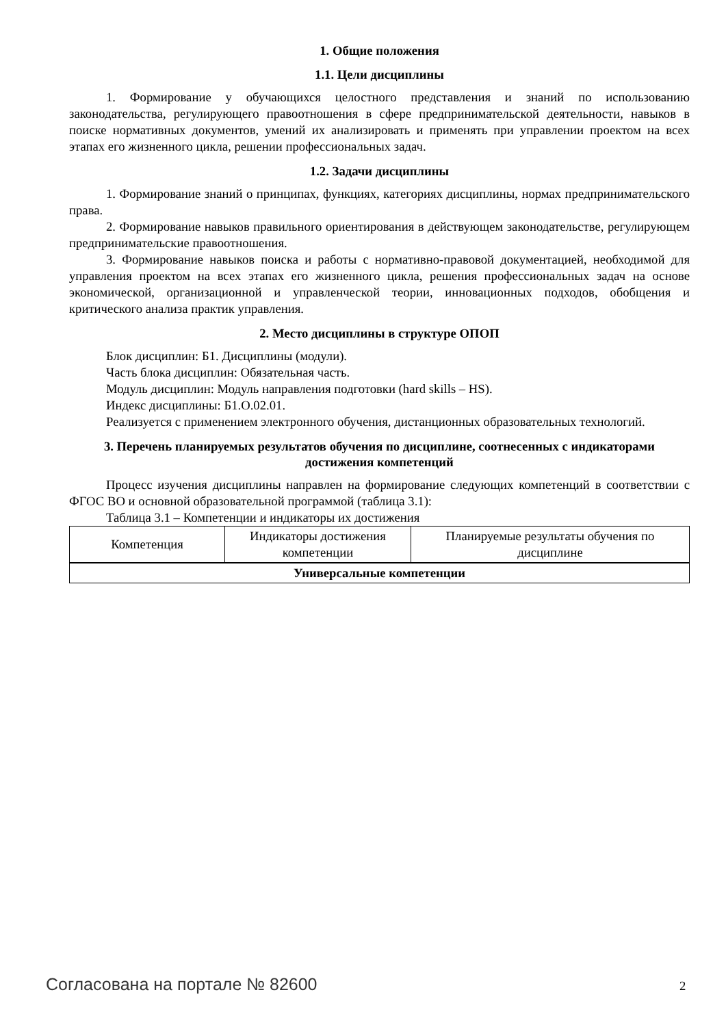1. Общие положения
1.1. Цели дисциплины
1. Формирование у обучающихся целостного представления и знаний по использованию законодательства, регулирующего правоотношения в сфере предпринимательской деятельности, навыков в поиске нормативных документов, умений их анализировать и применять при управлении проектом на всех этапах его жизненного цикла, решении профессиональных задач.
1.2. Задачи дисциплины
1. Формирование знаний о принципах, функциях, категориях дисциплины, нормах предпринимательского права.
2. Формирование навыков правильного ориентирования в действующем законодательстве, регулирующем предпринимательские правоотношения.
3. Формирование навыков поиска и работы с нормативно-правовой документацией, необходимой для управления проектом на всех этапах его жизненного цикла, решения профессиональных задач на основе экономической, организационной и управленческой теории, инновационных подходов, обобщения и критического анализа практик управления.
2. Место дисциплины в структуре ОПОП
Блок дисциплин: Б1. Дисциплины (модули).
Часть блока дисциплин: Обязательная часть.
Модуль дисциплин: Модуль направления подготовки (hard skills – HS).
Индекс дисциплины: Б1.О.02.01.
Реализуется с применением электронного обучения, дистанционных образовательных технологий.
3. Перечень планируемых результатов обучения по дисциплине, соотнесенных с индикаторами достижения компетенций
Процесс изучения дисциплины направлен на формирование следующих компетенций в соответствии с ФГОС ВО и основной образовательной программой (таблица 3.1):
Таблица 3.1 – Компетенции и индикаторы их достижения
| Компетенция | Индикаторы достижения компетенции | Планируемые результаты обучения по дисциплине |
| --- | --- | --- |
| Универсальные компетенции | | |
Согласована на портале № 82600 2